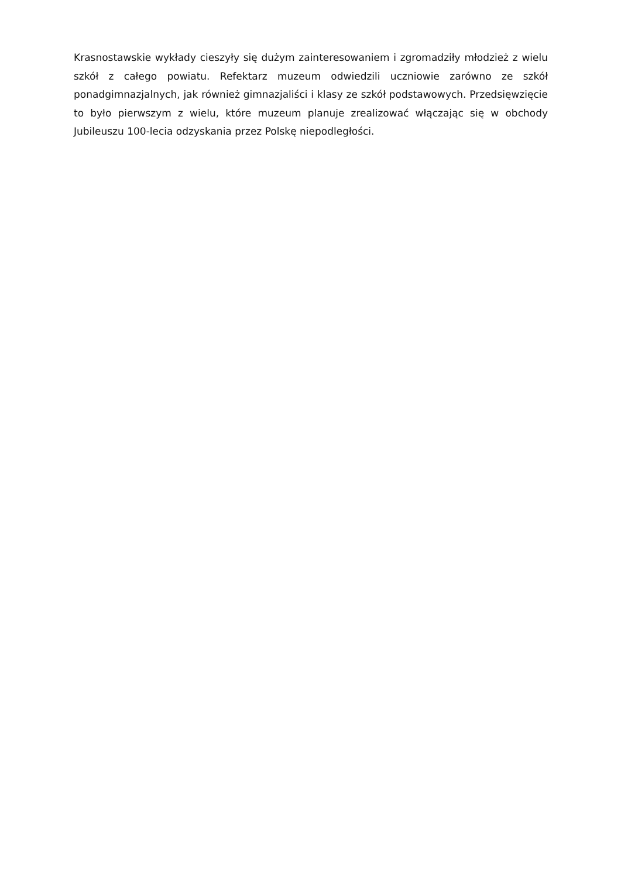Krasnostawskie wykłady cieszyły się dużym zainteresowaniem i zgromadziły młodzież z wielu szkół z całego powiatu. Refektarz muzeum odwiedzili uczniowie zarówno ze szkół ponadgimnazjalnych, jak również gimnazjaliści i klasy ze szkół podstawowych. Przedsięwzięcie to było pierwszym z wielu, które muzeum planuje zrealizować włączając się w obchody Jubileuszu 100-lecia odzyskania przez Polskę niepodległości.